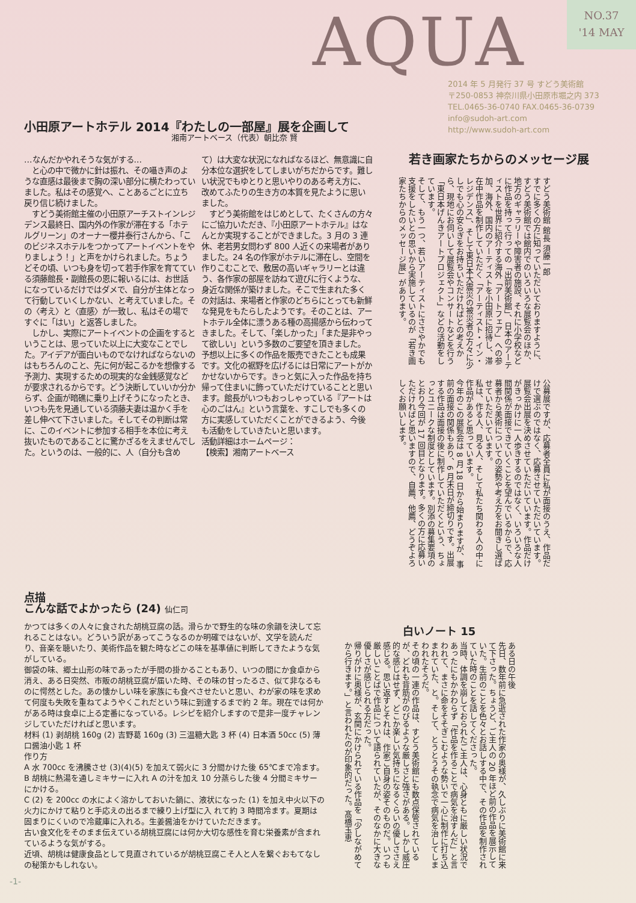AQUA
NO.37
'14 MAY
2014 年 5 月発行 37 号 すどう美術館
〒250-0853 神奈川県小田原市堀之内 373
TEL.0465-36-0740 FAX.0465-36-0739
info@sudoh-art.com
http://www.sudoh-art.com
小田原アートホテル 2014『わたしの一部屋』展を企画して
湘南アートベース（代表）朝比奈 賢
…なんだかやれそうな気がする…
　と心の中で微かに針は振れ、その囁き声のような直感は最後まで胸の深い部分に横たわっていました。私はその感覚へ、ことあるごとに立ち戻り信じ続けました。
　すどう美術館主催の小田原アーチストインレジデンス最終日、国内外の作家が滞在する「ホテルグリーン」のオーナー櫻井泰行さんから、「このビジネスホテルをつかってアートイベントをやりましょう！」と声をかけられました。ちょうどその頃、いつも身を切って若手作家を育てている須藤館長・副館長の恩に報いるには、お世話になっているだけではダメで、自分が主体となって行動していくしかない、と考えていました。その〈考え〉と〈直感〉が一致し、私はその場ですぐに「はい」と返答しました。
　しかし、実際にアートイベントの企画をするということは、思っていた以上に大変なことでした。アイデアが面白いものでなければならないのはもちろんのこと、先に何が起こるかを想像する予測力、実現するための現実的な金銭感覚などが要求されるからです。どう決断していいか分からず、企画が暗礁に乗り上げそうになったとき、いつも先を見通している須藤夫妻は温かく手を差し伸べて下さいました。そしてその判断は常に、このイベントに参加する相手を本位に考え抜いたものであることに驚かざるをえませんでした。というのは、一般的に、人（自分も含めて）は大変な状況になればなるほど、無意識に自分本位な選択をしてしまいがちだからです。難しい状況でもゆとりと思いやりのある考え方に、改めてふたりの生き方の本質を見たように思いました。
　すどう美術館をはじめとして、たくさんの方々にご協力いただき、『小田原アートホテル』はなんとか実現することができました。3 月の 3 連休、老若男女問わず 800 人近くの来場者がありました。24 名の作家がホテルに滞在し、空間を作りこむことで、敷居の高いギャラリーとは違う、各作家の部屋を訪ねて遊びに行くような、身近な関係が築けました。そこで生まれた多くの対話は、来場者と作家のどちらにとっても新鮮な発見をもたらしたようです。そのことは、アートホテル全体に漂うある種の高揚感から伝わってきました。そして、「楽しかった」「また是非やって欲しい」という多数のご要望を頂きました。予想以上に多くの作品を販売できたことも成果です。文化の裾野を広げるには日常にアートがかかせないからです。きっと気に入った作品を持ち帰って住まいに飾っていただけていることと思います。館長がいつもおっしゃっている『アートは心のごはん』という言葉を、すこしでも多くの方に実感していただくことができるよう、今後も活動をしていきたいと思います。
活動詳細はホームページ：
【検索】湘南アートベース
若き画家たちからのメッセージ展
すどう美術館 館長 須藤一郎
すでに多くの方に知っていただいておりますように、すどう美術館では館内でのいろいろな展覧会のほか、地方のギャラリーや障害者の施設、それに小学校などに作品を持って行っての「出前美術館」、日本のアーティストを世界に紹介する海外「アートフェア」への参加、海外、国内のアーティストを小田原に招待し、滞在中作品を制作していただく「アーティスト・イン・レジデンス」、そして東日本大震災の被災者の方々に少しでも心の安らぎをお持ちいただければとの考えから、現地にお伺いして展覧会やコンサートなどを行う「東日本げんきアートプロジェクト」などの活動をしています。
そして、もう一つ、若いアーティストにささやかでも支援をしたいとの思いから実施しているのが「若き画家たちからのメッセージ展」があります。
公募展ですが、応募者全員に私が面接のうえ、作品だけで選ぶのではなく、応募させていただいています。展覧会出展を決めさせていただいています。作品だけがきっかけに一人歩きするのではなく、いろいろな人間関係が面接できていくことを望んでいるからで、応募者から美術についての姿勢や考え方をお聞きし選ばせていただいています。
私は、作る人、見る人、そして私たち関わる人の中に作品があると思っています。
今年のこの展覧会は 8 月 18 日から始まりますが、事前の面接の関係もあり、6 月末日が締切りです。出展する作品は面接の後に制作していただくという、ちょっとユニークな制度としています。別添の募集要項のとおり今回が 17 回目となります。多くの方に応募いただければと思いますので、自薦、他薦、どうぞよろしくお願いします。
点描
こんな話でよかったら (24) 仙仁司
かつては多くの人々に食された胡桃豆腐の話。滑らかで野生的な味の余韻を決して忘れることはない。どういう訳があってこうなるのか明確ではないが、文学を読んだり、音楽を聴いたり、美術作品を観た時などこの味を基準値に判断してきたような気がしている。
御袋の味、郷土山形の味であったが手間の掛かることもあり、いつの間にか食卓から消え、ある日突然、市販の胡桃豆腐が届いた時、その味の甘ったるさ、似て非なるものに愕然とした。あの懐かしい味を家族にも食べさせたいと思い、わが家の味を求めて何度も失敗を重ねてようやくこれだという味に到達するまで約 2 年。現在では何かがある時は食卓に上る定番になっている。レシピを紹介しますので是非一度チャレンジしていただければと思います。
材料 (1) 剥胡桃 160g (2) 吉野葛 160g (3) 三温糖大匙 3 杯 (4) 日本酒 50cc (5) 薄口醤油小匙 1 杯
作り方
A 水 700cc を沸騰させ (3)(4)(5) を加えて弱火に 3 分間かけた後 65℃まで冷ます。
B 胡桃に熱湯を通しミキサーに入れ A の汁を加え 10 分蒸らした後 4 分間ミキサーにかける。
C (2) を 200cc の水によく溶かしておいた鍋に、液状になった (1) を加え中火以下の火力にかけて粘りと手応えの出るまで練り上げ型に入 れて約 3 時間冷ます。夏期は固まりにくいので冷蔵庫に入れる。生姜醤油をかけていただきます。
古い食文化をそのまま伝えている胡桃豆腐には何か大切な感性を育む栄養素が含まれているような気がする。
近頃、胡桃は健康食品として見直されているが胡桃豆腐こそ人と人を繋ぐおもてなしの秘策かもしれない。
白いノート 15
ある日の午後
先日、数年前に急逝された作家の奥様が、久しぶりに美術館に来て下さった。ちょうど、ご主人の 20 年ほど前の作品を展示していた。生前のことを色々とお話しする中で、その作品を制作されていた時のことを話してくださった。
当時、体調を崩しておられたご主人は、心身ともに厳しい状況であったにもかかわらず「作品を作ることで病気を治すんだ」と言われて、まさに命をそそぎこむような勢いで一心に制作に打ち込まれていた、と。そして、とうとうその執念で病気を治してしまわれたそうだ。
その頃の一連の作品は、すどう美術館にも数点保管されているが、どれも背筋がのびるような厳しさと強さがある。しかし威圧的な感じはせず、どこか楽しい気持ちになるくらいの優しささえ感じる。思い返すとそれは、作家ご自身の姿そのものだ。いつも厳しいことばで作品について語られていたが、そのなかに大きな優しさが感じられる方だった。
帰りがけに奥様が、玄関にかけられている作品を「少しながめてから行きます。」と言われたのが印象的だった。髙橋玉恵
-1-